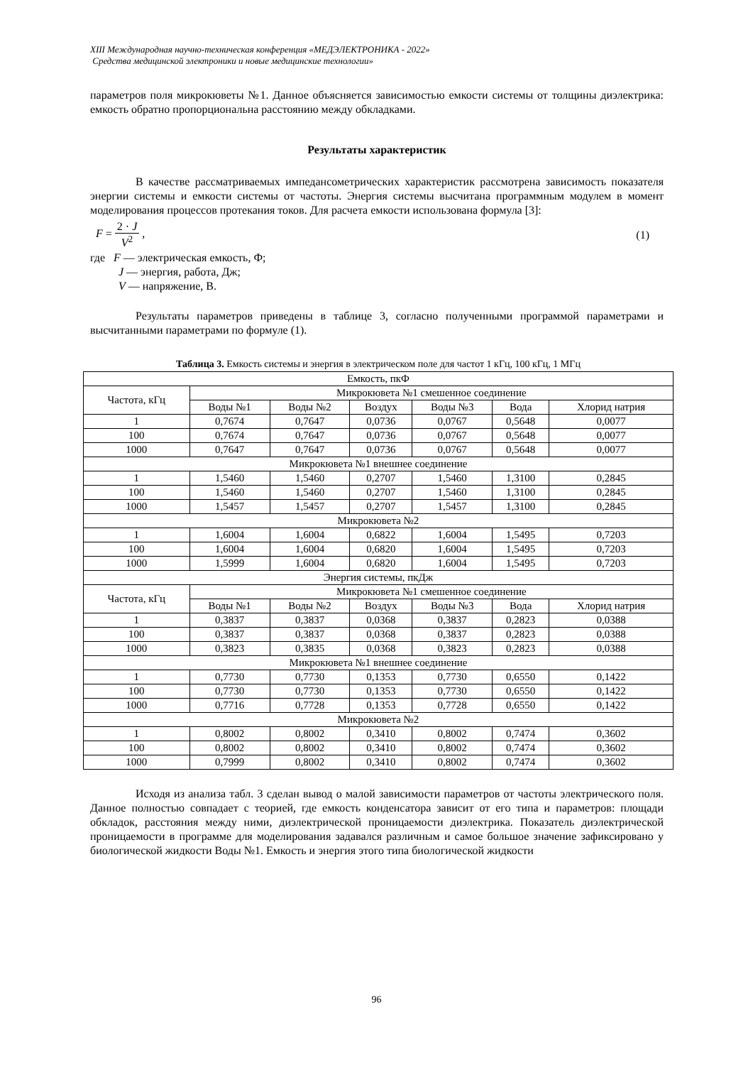XIII Международная научно-техническая конференция «МЕДЭЛЕКТРОНИКА - 2022»
Средства медицинской электроники и новые медицинские технологии»
параметров поля микрокюветы №1. Данное объясняется зависимостью емкости системы от толщины диэлектрика: емкость обратно пропорциональна расстоянию между обкладками.
Результаты характеристик
В качестве рассматриваемых импедансометрических характеристик рассмотрена зависимость показателя энергии системы и емкости системы от частоты. Энергия системы высчитана программным модулем в момент моделирования процессов протекания токов. Для расчета емкости использована формула [3]:
F = 2 · J V<sup>2</sup> , (1)
где F — электрическая емкость, Ф;
J — энергия, работа, Дж;
V — напряжение, В.
Результаты параметров приведены в таблице 3, согласно полученными программой параметрами и высчитанными параметрами по формуле (1).
Таблица 3. Емкость системы и энергия в электрическом поле для частот 1 кГц, 100 кГц, 1 МГц
| Емкость, пкФ | | | | | | |
| --- | --- | --- | --- | --- | --- | --- |
| Частота, кГц | Микрокювета №1 смешенное соединение | | | | | |
| | Воды №1 | Воды №2 | Воздух | Воды №3 | Вода | Хлорид натрия |
| 1 | 0,7674 | 0,7647 | 0,0736 | 0,0767 | 0,5648 | 0,0077 |
| 100 | 0,7674 | 0,7647 | 0,0736 | 0,0767 | 0,5648 | 0,0077 |
| 1000 | 0,7647 | 0,7647 | 0,0736 | 0,0767 | 0,5648 | 0,0077 |
| Микрокювета №1 внешнее соединение | | | | | | |
| 1 | 1,5460 | 1,5460 | 0,2707 | 1,5460 | 1,3100 | 0,2845 |
| 100 | 1,5460 | 1,5460 | 0,2707 | 1,5460 | 1,3100 | 0,2845 |
| 1000 | 1,5457 | 1,5457 | 0,2707 | 1,5457 | 1,3100 | 0,2845 |
| Микрокювета №2 | | | | | | |
| 1 | 1,6004 | 1,6004 | 0,6822 | 1,6004 | 1,5495 | 0,7203 |
| 100 | 1,6004 | 1,6004 | 0,6820 | 1,6004 | 1,5495 | 0,7203 |
| 1000 | 1,5999 | 1,6004 | 0,6820 | 1,6004 | 1,5495 | 0,7203 |
| Энергия системы, пкДж | | | | | | |
| Частота, кГц | Микрокювета №1 смешенное соединение | | | | | |
| | Воды №1 | Воды №2 | Воздух | Воды №3 | Вода | Хлорид натрия |
| 1 | 0,3837 | 0,3837 | 0,0368 | 0,3837 | 0,2823 | 0,0388 |
| 100 | 0,3837 | 0,3837 | 0,0368 | 0,3837 | 0,2823 | 0,0388 |
| 1000 | 0,3823 | 0,3835 | 0,0368 | 0,3823 | 0,2823 | 0,0388 |
| Микрокювета №1 внешнее соединение | | | | | | |
| 1 | 0,7730 | 0,7730 | 0,1353 | 0,7730 | 0,6550 | 0,1422 |
| 100 | 0,7730 | 0,7730 | 0,1353 | 0,7730 | 0,6550 | 0,1422 |
| 1000 | 0,7716 | 0,7728 | 0,1353 | 0,7728 | 0,6550 | 0,1422 |
| Микрокювета №2 | | | | | | |
| 1 | 0,8002 | 0,8002 | 0,3410 | 0,8002 | 0,7474 | 0,3602 |
| 100 | 0,8002 | 0,8002 | 0,3410 | 0,8002 | 0,7474 | 0,3602 |
| 1000 | 0,7999 | 0,8002 | 0,3410 | 0,8002 | 0,7474 | 0,3602 |
Исходя из анализа табл. 3 сделан вывод о малой зависимости параметров от частоты электрического поля. Данное полностью совпадает с теорией, где емкость конденсатора зависит от его типа и параметров: площади обкладок, расстояния между ними, диэлектрической проницаемости диэлектрика. Показатель диэлектрической проницаемости в программе для моделирования задавался различным и самое большое значение зафиксировано у биологической жидкости Воды №1. Емкость и энергия этого типа биологической жидкости
96